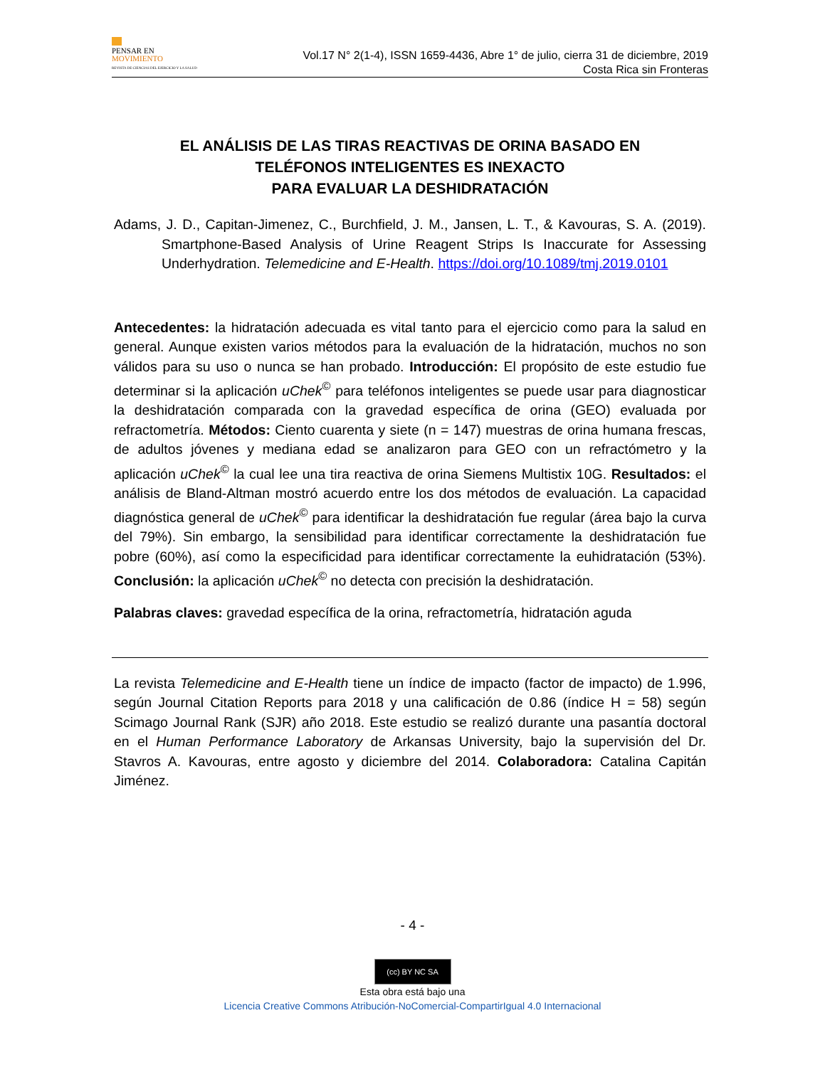PENSAR EN
MOVIMIENTO
REVISTA DE CIENCIAS DEL EJERCICIO Y LA SALUD
Vol.17 N° 2(1-4), ISSN 1659-4436, Abre 1° de julio, cierra 31 de diciembre, 2019
Costa Rica sin Fronteras
EL ANÁLISIS DE LAS TIRAS REACTIVAS DE ORINA BASADO EN
TELÉFONOS INTELIGENTES ES INEXACTO
PARA EVALUAR LA DESHIDRATACIÓN
Adams, J. D., Capitan-Jimenez, C., Burchfield, J. M., Jansen, L. T., & Kavouras, S. A. (2019). Smartphone-Based Analysis of Urine Reagent Strips Is Inaccurate for Assessing Underhydration. Telemedicine and E-Health. https://doi.org/10.1089/tmj.2019.0101
Antecedentes: la hidratación adecuada es vital tanto para el ejercicio como para la salud en general. Aunque existen varios métodos para la evaluación de la hidratación, muchos no son válidos para su uso o nunca se han probado. Introducción: El propósito de este estudio fue determinar si la aplicación uChek<sup>©</sup> para teléfonos inteligentes se puede usar para diagnosticar la deshidratación comparada con la gravedad específica de orina (GEO) evaluada por refractometría. Métodos: Ciento cuarenta y siete (n = 147) muestras de orina humana frescas, de adultos jóvenes y mediana edad se analizaron para GEO con un refractómetro y la aplicación uChek<sup>©</sup> la cual lee una tira reactiva de orina Siemens Multistix 10G. Resultados: el análisis de Bland-Altman mostró acuerdo entre los dos métodos de evaluación. La capacidad diagnóstica general de uChek<sup>©</sup> para identificar la deshidratación fue regular (área bajo la curva del 79%). Sin embargo, la sensibilidad para identificar correctamente la deshidratación fue pobre (60%), así como la especificidad para identificar correctamente la euhidratación (53%). Conclusión: la aplicación uChek<sup>©</sup> no detecta con precisión la deshidratación.
Palabras claves: gravedad específica de la orina, refractometría, hidratación aguda
La revista Telemedicine and E-Health tiene un índice de impacto (factor de impacto) de 1.996, según Journal Citation Reports para 2018 y una calificación de 0.86 (índice H = 58) según Scimago Journal Rank (SJR) año 2018. Este estudio se realizó durante una pasantía doctoral en el Human Performance Laboratory de Arkansas University, bajo la supervisión del Dr. Stavros A. Kavouras, entre agosto y diciembre del 2014. Colaboradora: Catalina Capitán Jiménez.
- 4 -
(cc) BY NC SA
Esta obra está bajo una
Licencia Creative Commons Atribución-NoComercial-CompartirIgual 4.0 Internacional